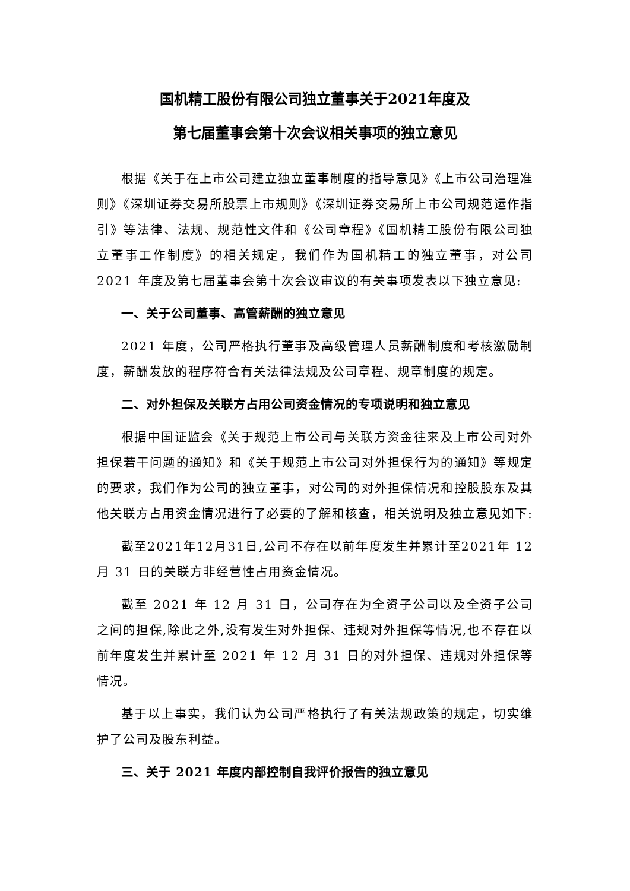国机精工股份有限公司独立董事关于2021年度及
第七届董事会第十次会议相关事项的独立意见
根据《关于在上市公司建立独立董事制度的指导意见》《上市公司治理准则》《深圳证券交易所股票上市规则》《深圳证券交易所上市公司规范运作指引》等法律、法规、规范性文件和《公司章程》《国机精工股份有限公司独立董事工作制度》的相关规定，我们作为国机精工的独立董事，对公司 2021 年度及第七届董事会第十次会议审议的有关事项发表以下独立意见:
一、关于公司董事、高管薪酬的独立意见
2021 年度，公司严格执行董事及高级管理人员薪酬制度和考核激励制度，薪酬发放的程序符合有关法律法规及公司章程、规章制度的规定。
二、对外担保及关联方占用公司资金情况的专项说明和独立意见
根据中国证监会《关于规范上市公司与关联方资金往来及上市公司对外担保若干问题的通知》和《关于规范上市公司对外担保行为的通知》等规定的要求，我们作为公司的独立董事，对公司的对外担保情况和控股股东及其他关联方占用资金情况进行了必要的了解和核查，相关说明及独立意见如下:
截至2021年12月31日,公司不存在以前年度发生并累计至2021年 12 月 31 日的关联方非经营性占用资金情况。
截至 2021 年 12 月 31 日，公司存在为全资子公司以及全资子公司之间的担保,除此之外,没有发生对外担保、违规对外担保等情况,也不存在以前年度发生并累计至 2021 年 12 月 31 日的对外担保、违规对外担保等情况。
基于以上事实，我们认为公司严格执行了有关法规政策的规定，切实维护了公司及股东利益。
三、关于 2021 年度内部控制自我评价报告的独立意见